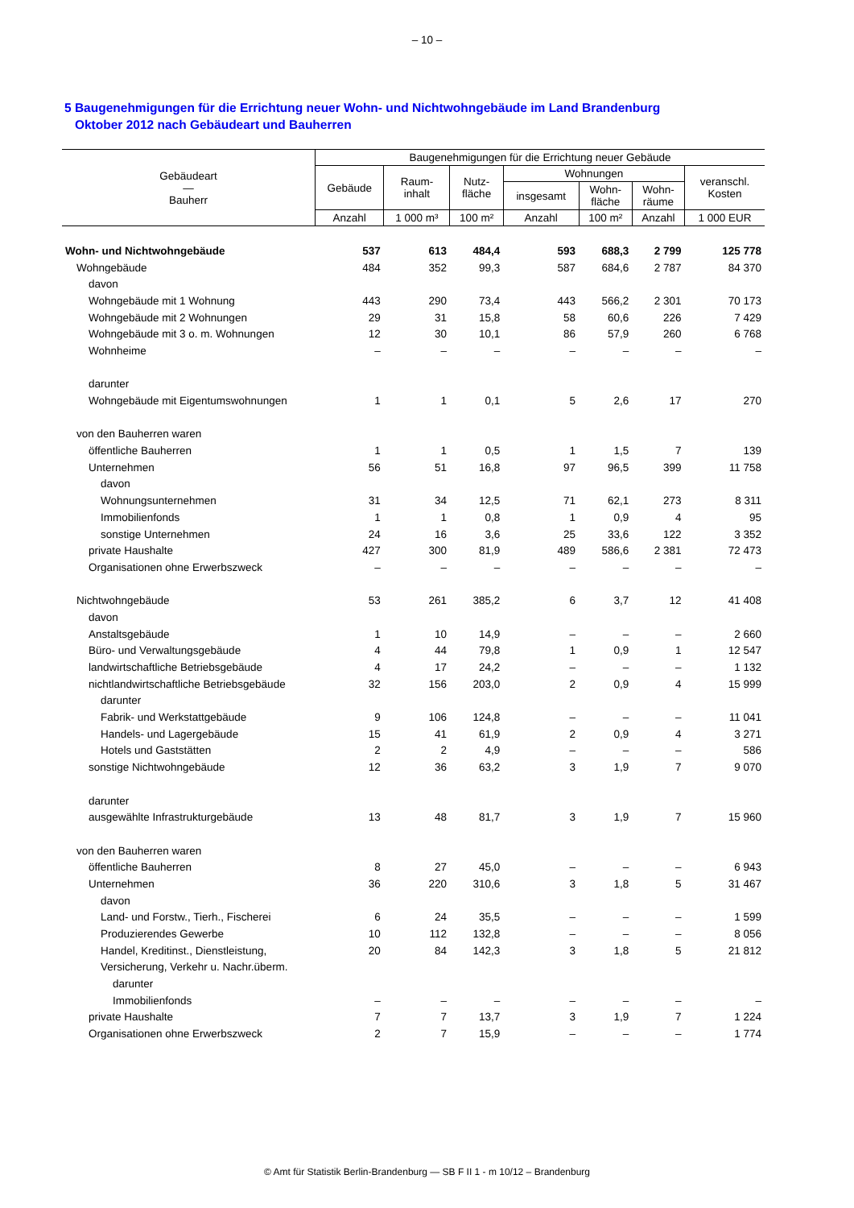– 10 –
5 Baugenehmigungen für die Errichtung neuer Wohn- und Nichtwohngebäude im Land Brandenburg
Oktober 2012 nach Gebäudeart und Bauherren
| Gebäudeart — Bauherr | Baugenehmigungen für die Errichtung neuer Gebäude | | | | | | |
| --- | --- | --- | --- | --- | --- | --- | --- |
| | Gebäude | Raum- inhalt | Nutz- fläche | Wohnungen | | | veranschl. Kosten |
| | | | | insgesamt | Wohn- fläche | Wohn- räume | |
| | Anzahl | 1 000 m³ | 100 m² | Anzahl | 100 m² | Anzahl | 1 000 EUR |
| Wohn- und Nichtwohngebäude | 537 | 613 | 484,4 | 593 | 688,3 | 2 799 | 125 778 |
| Wohngebäude | 484 | 352 | 99,3 | 587 | 684,6 | 2 787 | 84 370 |
| davon | | | | | | | |
| Wohngebäude mit 1 Wohnung | 443 | 290 | 73,4 | 443 | 566,2 | 2 301 | 70 173 |
| Wohngebäude mit 2 Wohnungen | 29 | 31 | 15,8 | 58 | 60,6 | 226 | 7 429 |
| Wohngebäude mit 3 o. m. Wohnungen | 12 | 30 | 10,1 | 86 | 57,9 | 260 | 6 768 |
| Wohnheime | – | – | – | – | – | – | – |
| darunter | | | | | | | |
| Wohngebäude mit Eigentumswohnungen | 1 | 1 | 0,1 | 5 | 2,6 | 17 | 270 |
| von den Bauherren waren | | | | | | | |
| öffentliche Bauherren | 1 | 1 | 0,5 | 1 | 1,5 | 7 | 139 |
| Unternehmen | 56 | 51 | 16,8 | 97 | 96,5 | 399 | 11 758 |
| davon | | | | | | | |
| Wohnungsunternehmen | 31 | 34 | 12,5 | 71 | 62,1 | 273 | 8 311 |
| Immobilienfonds | 1 | 1 | 0,8 | 1 | 0,9 | 4 | 95 |
| sonstige Unternehmen | 24 | 16 | 3,6 | 25 | 33,6 | 122 | 3 352 |
| private Haushalte | 427 | 300 | 81,9 | 489 | 586,6 | 2 381 | 72 473 |
| Organisationen ohne Erwerbszweck | – | – | – | – | – | – | – |
| Nichtwohngebäude | 53 | 261 | 385,2 | 6 | 3,7 | 12 | 41 408 |
| davon | | | | | | | |
| Anstaltsgebäude | 1 | 10 | 14,9 | – | – | – | 2 660 |
| Büro- und Verwaltungsgebäude | 4 | 44 | 79,8 | 1 | 0,9 | 1 | 12 547 |
| landwirtschaftliche Betriebsgebäude | 4 | 17 | 24,2 | – | – | – | 1 132 |
| nichtlandwirtschaftliche Betriebsgebäude | 32 | 156 | 203,0 | 2 | 0,9 | 4 | 15 999 |
| darunter | | | | | | | |
| Fabrik- und Werkstattgebäude | 9 | 106 | 124,8 | – | – | – | 11 041 |
| Handels- und Lagergebäude | 15 | 41 | 61,9 | 2 | 0,9 | 4 | 3 271 |
| Hotels und Gaststätten | 2 | 2 | 4,9 | – | – | – | 586 |
| sonstige Nichtwohngebäude | 12 | 36 | 63,2 | 3 | 1,9 | 7 | 9 070 |
| darunter | | | | | | | |
| ausgewählte Infrastrukturgebäude | 13 | 48 | 81,7 | 3 | 1,9 | 7 | 15 960 |
| von den Bauherren waren | | | | | | | |
| öffentliche Bauherren | 8 | 27 | 45,0 | – | – | – | 6 943 |
| Unternehmen | 36 | 220 | 310,6 | 3 | 1,8 | 5 | 31 467 |
| davon | | | | | | | |
| Land- und Forstw., Tierh., Fischerei | 6 | 24 | 35,5 | – | – | – | 1 599 |
| Produzierendes Gewerbe | 10 | 112 | 132,8 | – | – | – | 8 056 |
| Handel, Kreditinst., Dienstleistung, | 20 | 84 | 142,3 | 3 | 1,8 | 5 | 21 812 |
| Versicherung, Verkehr u. Nachr.überm. | | | | | | | |
| darunter | | | | | | | |
| Immobilienfonds | – | – | – | – | – | – | – |
| private Haushalte | 7 | 7 | 13,7 | 3 | 1,9 | 7 | 1 224 |
| Organisationen ohne Erwerbszweck | 2 | 7 | 15,9 | – | – | – | 1 774 |
© Amt für Statistik Berlin-Brandenburg — SB F II 1 - m 10/12 – Brandenburg